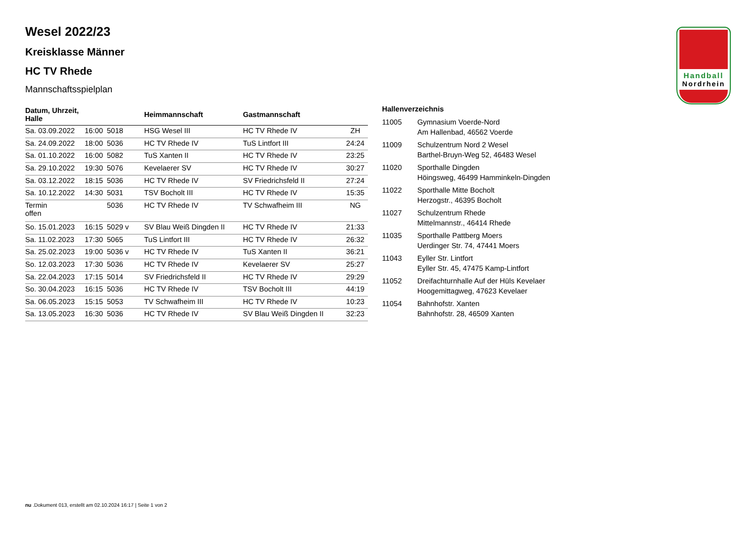Handball
Nordrhein
Wesel 2022/23
Kreisklasse Männer
HC TV Rhede
Mannschaftsspielplan
| Datum, Uhrzeit, Halle | | | Heimmannschaft | Gastmannschaft | |
| --- | --- | --- | --- | --- | --- |
| Sa. 03.09.2022 | 16:00 | 5018 | HSG Wesel III | HC TV Rhede IV | ZH |
| Sa. 24.09.2022 | 18:00 | 5036 | HC TV Rhede IV | TuS Lintfort III | 24:24 |
| Sa. 01.10.2022 | 16:00 | 5082 | TuS Xanten II | HC TV Rhede IV | 23:25 |
| Sa. 29.10.2022 | 19:30 | 5076 | Kevelaerer SV | HC TV Rhede IV | 30:27 |
| Sa. 03.12.2022 | 18:15 | 5036 | HC TV Rhede IV | SV Friedrichsfeld II | 27:24 |
| Sa. 10.12.2022 | 14:30 | 5031 | TSV Bocholt III | HC TV Rhede IV | 15:35 |
| Termin offen | | 5036 | HC TV Rhede IV | TV Schwafheim III | NG |
| So. 15.01.2023 | 16:15 | 5029 v | SV Blau Weiß Dingden II | HC TV Rhede IV | 21:33 |
| Sa. 11.02.2023 | 17:30 | 5065 | TuS Lintfort III | HC TV Rhede IV | 26:32 |
| Sa. 25.02.2023 | 19:00 | 5036 v | HC TV Rhede IV | TuS Xanten II | 36:21 |
| So. 12.03.2023 | 17:30 | 5036 | HC TV Rhede IV | Kevelaerer SV | 25:27 |
| Sa. 22.04.2023 | 17:15 | 5014 | SV Friedrichsfeld II | HC TV Rhede IV | 29:29 |
| So. 30.04.2023 | 16:15 | 5036 | HC TV Rhede IV | TSV Bocholt III | 44:19 |
| Sa. 06.05.2023 | 15:15 | 5053 | TV Schwafheim III | HC TV Rhede IV | 10:23 |
| Sa. 13.05.2023 | 16:30 | 5036 | HC TV Rhede IV | SV Blau Weiß Dingden II | 32:23 |
Hallenverzeichnis
| 11005 | Gymnasium Voerde-Nord Am Hallenbad, 46562 Voerde |
| 11009 | Schulzentrum Nord 2 Wesel Barthel-Bruyn-Weg 52, 46483 Wesel |
| 11020 | Sporthalle Dingden Höingsweg, 46499 Hamminkeln-Dingden |
| 11022 | Sporthalle Mitte Bocholt Herzogstr., 46395 Bocholt |
| 11027 | Schulzentrum Rhede Mittelmannstr., 46414 Rhede |
| 11035 | Sporthalle Pattberg Moers Uerdinger Str. 74, 47441 Moers |
| 11043 | Eyller Str. Lintfort Eyller Str. 45, 47475 Kamp-Lintfort |
| 11052 | Dreifachturnhalle Auf der Hüls Kevelaer Hoogemittagweg, 47623 Kevelaer |
| 11054 | Bahnhofstr. Xanten Bahnhofstr. 28, 46509 Xanten |
nu .Dokument 013, erstellt am 02.10.2024 16:17 | Seite 1 von 2